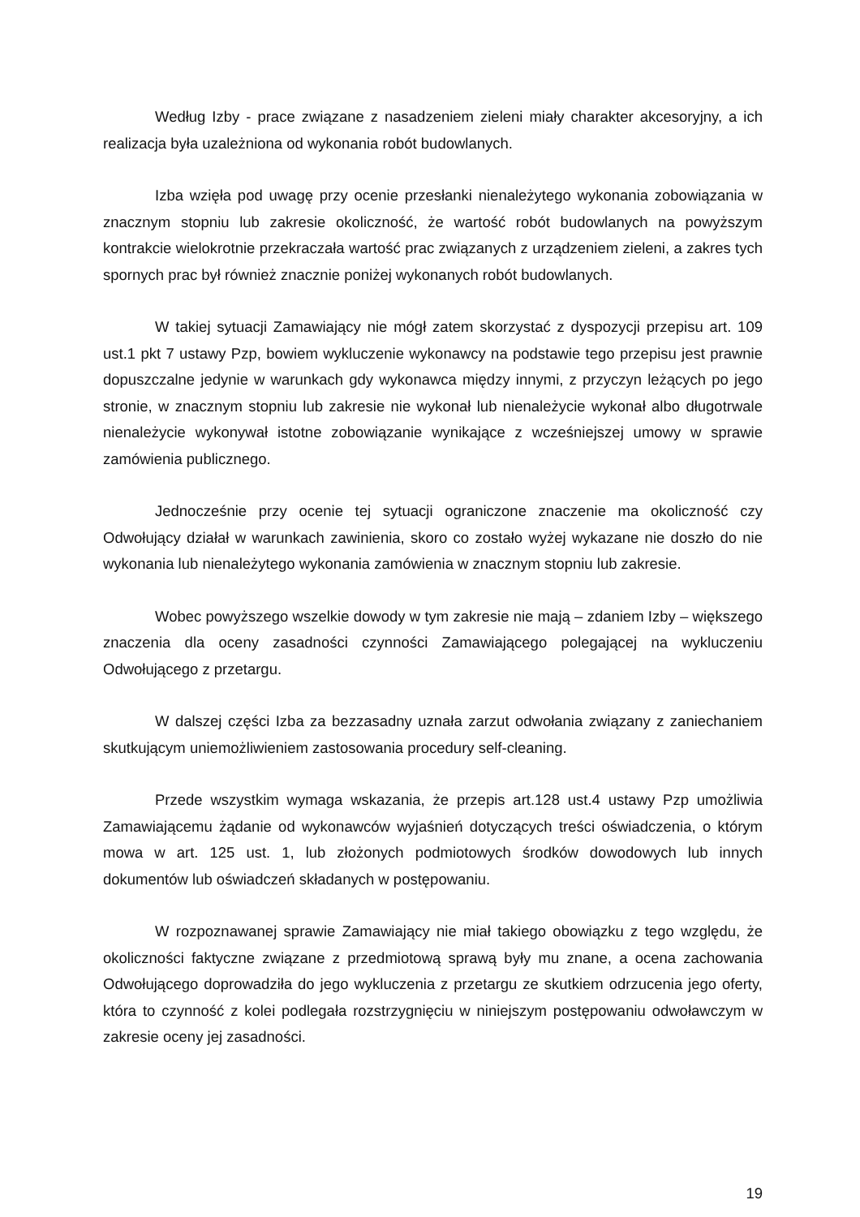Według Izby - prace związane z nasadzeniem zieleni miały charakter akcesoryjny, a ich realizacja była uzależniona od wykonania robót budowlanych.
Izba wzięła pod uwagę przy ocenie przesłanki nienależytego wykonania zobowiązania w znacznym stopniu lub zakresie okoliczność, że wartość robót budowlanych na powyższym kontrakcie wielokrotnie przekraczała wartość prac związanych z urządzeniem zieleni, a zakres tych spornych prac był również znacznie poniżej wykonanych robót budowlanych.
W takiej sytuacji Zamawiający nie mógł zatem skorzystać z dyspozycji przepisu art. 109 ust.1 pkt 7 ustawy Pzp, bowiem wykluczenie wykonawcy na podstawie tego przepisu jest prawnie dopuszczalne jedynie w warunkach gdy wykonawca między innymi, z przyczyn leżących po jego stronie, w znacznym stopniu lub zakresie nie wykonał lub nienależycie wykonał albo długotrwale nienależycie wykonywał istotne zobowiązanie wynikające z wcześniejszej umowy w sprawie zamówienia publicznego.
Jednocześnie przy ocenie tej sytuacji ograniczone znaczenie ma okoliczność czy Odwołujący działał w warunkach zawinienia, skoro co zostało wyżej wykazane nie doszło do nie wykonania lub nienależytego wykonania zamówienia w znacznym stopniu lub zakresie.
Wobec powyższego wszelkie dowody w tym zakresie nie mają – zdaniem Izby – większego znaczenia dla oceny zasadności czynności Zamawiającego polegającej na wykluczeniu Odwołującego z przetargu.
W dalszej części Izba za bezzasadny uznała zarzut odwołania związany z zaniechaniem skutkującym uniemożliwieniem zastosowania procedury self-cleaning.
Przede wszystkim wymaga wskazania, że przepis art.128 ust.4 ustawy Pzp umożliwia Zamawiającemu żądanie od wykonawców wyjaśnień dotyczących treści oświadczenia, o którym mowa w art. 125 ust. 1, lub złożonych podmiotowych środków dowodowych lub innych dokumentów lub oświadczeń składanych w postępowaniu.
W rozpoznawanej sprawie Zamawiający nie miał takiego obowiązku z tego względu, że okoliczności faktyczne związane z przedmiotową sprawą były mu znane, a ocena zachowania Odwołującego doprowadziła do jego wykluczenia z przetargu ze skutkiem odrzucenia jego oferty, która to czynność z kolei podlegała rozstrzygnięciu w niniejszym postępowaniu odwoławczym w zakresie oceny jej zasadności.
19